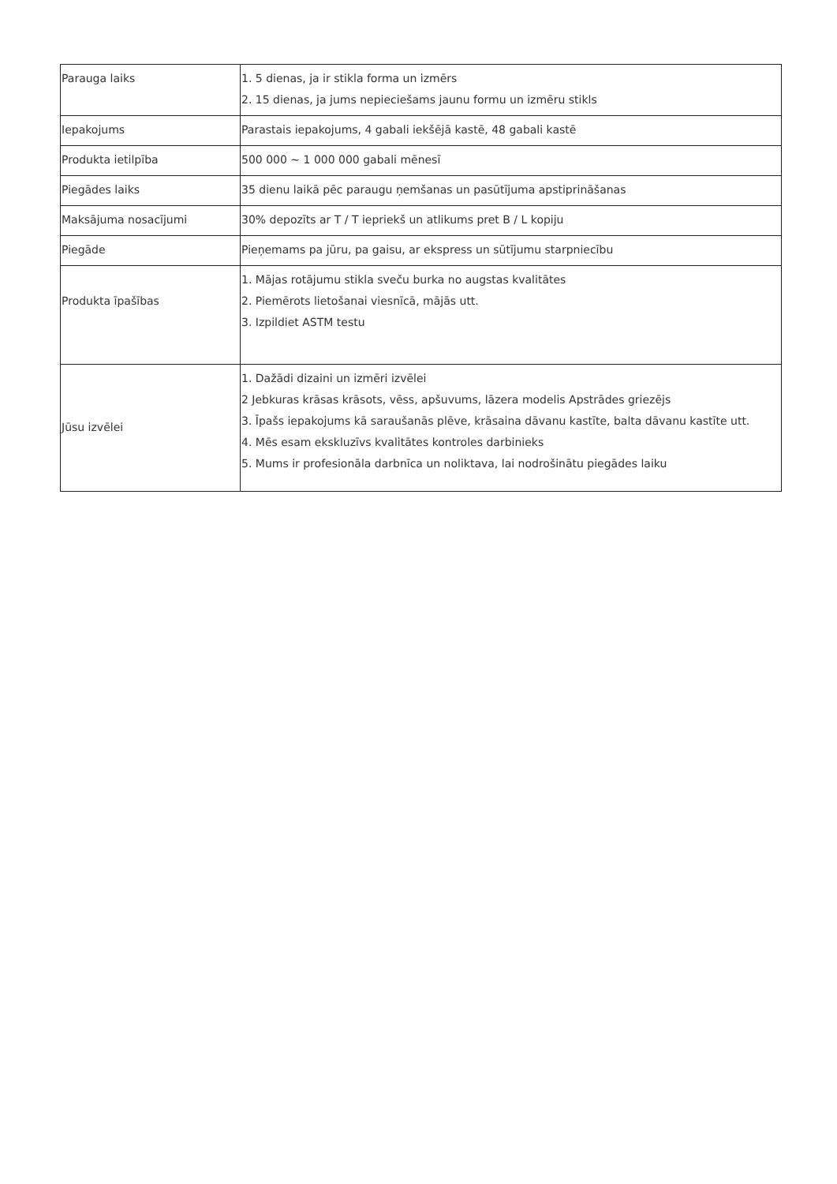| Parauga laiks | 1. 5 dienas, ja ir stikla forma un izmērs 2. 15 dienas, ja jums nepieciešams jaunu formu un izmēru stikls |
| Iepakojums | Parastais iepakojums, 4 gabali iekšējā kastē, 48 gabali kastē |
| Produkta ietilpība | 500 000 ~ 1 000 000 gabali mēnesī |
| Piegādes laiks | 35 dienu laikā pēc paraugu ņemšanas un pasūtījuma apstiprināšanas |
| Maksājuma nosacījumi | 30% depozīts ar T / T iepriekš un atlikums pret B / L kopiju |
| Piegāde | Pieņemams pa jūru, pa gaisu, ar ekspress un sūtījumu starpniecību |
| Produkta īpašības | 1. Mājas rotājumu stikla sveču burka no augstas kvalitātes 2. Piemērots lietošanai viesnīcā, mājās utt. 3. Izpildiet ASTM testu |
| Jūsu izvēlei | 1. Dažādi dizaini un izmēri izvēlei 2 Jebkuras krāsas krāsots, vēss, apšuvums, lāzera modelis Apstrādes griezējs 3. Īpašs iepakojums kā saraušanās plēve, krāsaina dāvanu kastīte, balta dāvanu kastīte utt. 4. Mēs esam ekskluzīvs kvalitātes kontroles darbinieks 5. Mums ir profesionāla darbnīca un noliktava, lai nodrošinātu piegādes laiku |